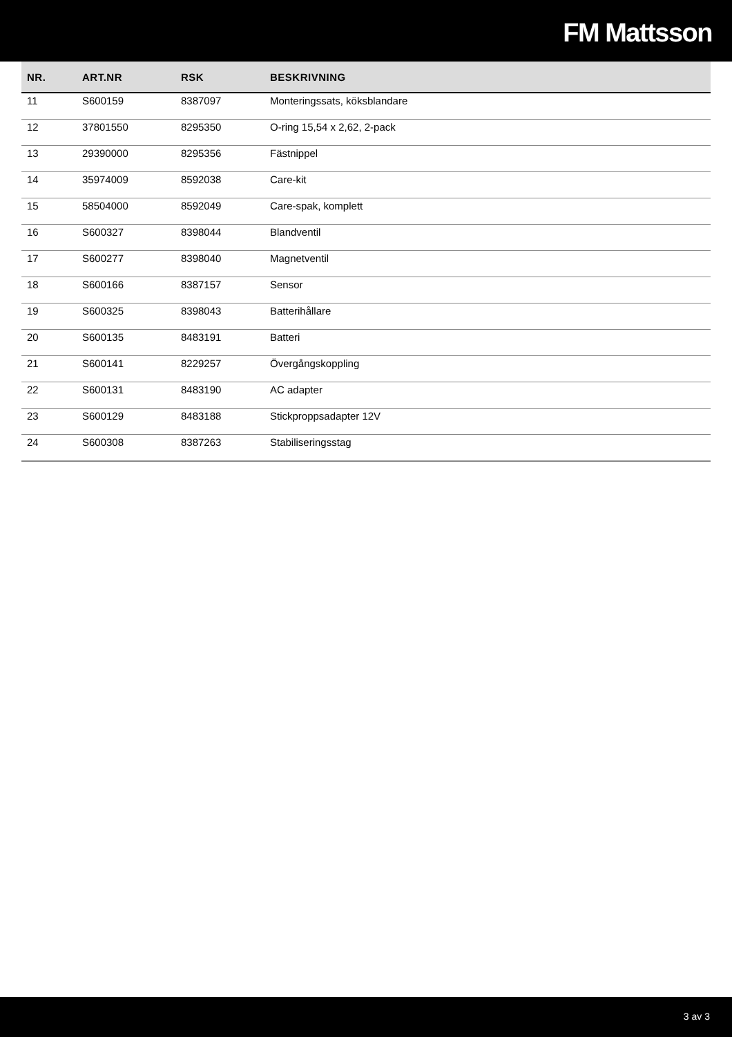FM Mattsson
| NR. | ART.NR | RSK | BESKRIVNING |
| --- | --- | --- | --- |
| 11 | S600159 | 8387097 | Monteringssats, köksblandare |
| 12 | 37801550 | 8295350 | O-ring 15,54 x 2,62, 2-pack |
| 13 | 29390000 | 8295356 | Fästnippel |
| 14 | 35974009 | 8592038 | Care-kit |
| 15 | 58504000 | 8592049 | Care-spak, komplett |
| 16 | S600327 | 8398044 | Blandventil |
| 17 | S600277 | 8398040 | Magnetventil |
| 18 | S600166 | 8387157 | Sensor |
| 19 | S600325 | 8398043 | Batterihållare |
| 20 | S600135 | 8483191 | Batteri |
| 21 | S600141 | 8229257 | Övergångskoppling |
| 22 | S600131 | 8483190 | AC adapter |
| 23 | S600129 | 8483188 | Stickproppsadapter 12V |
| 24 | S600308 | 8387263 | Stabiliseringsstag |
3 av 3